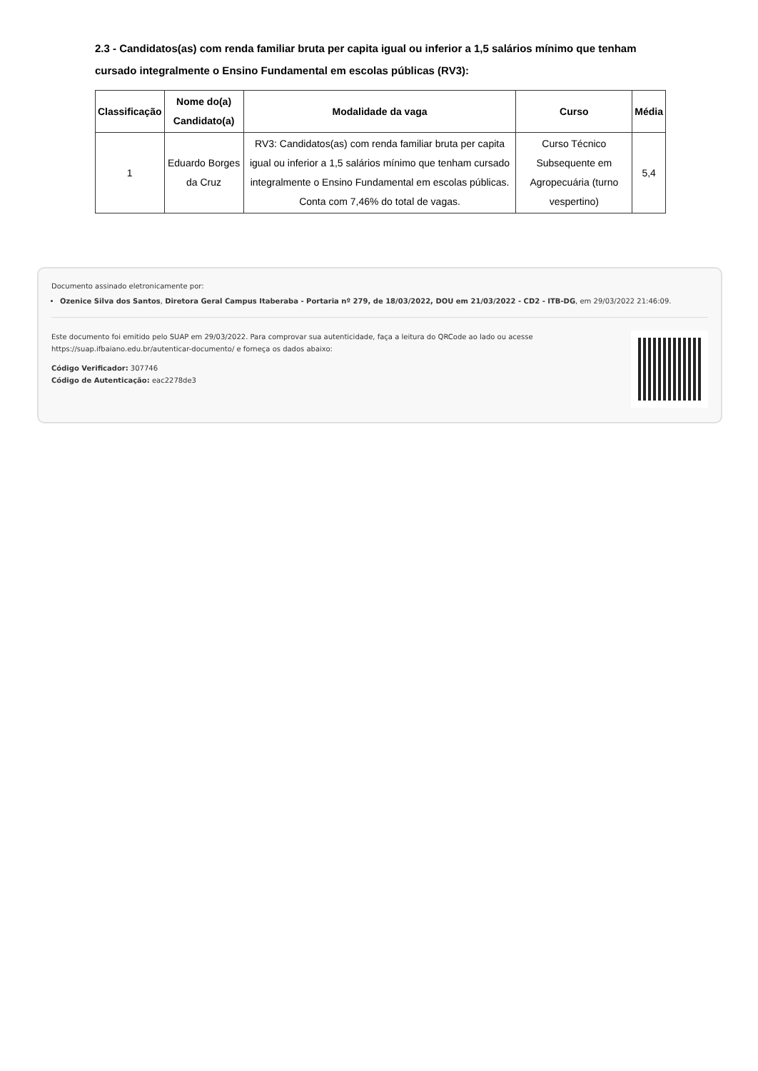2.3 - Candidatos(as) com renda familiar bruta per capita igual ou inferior a 1,5 salários mínimo que tenham cursado integralmente o Ensino Fundamental em escolas públicas (RV3):
| Classificação | Nome do(a) Candidato(a) | Modalidade da vaga | Curso | Média |
| --- | --- | --- | --- | --- |
| 1 | Eduardo Borges da Cruz | RV3: Candidatos(as) com renda familiar bruta per capita igual ou inferior a 1,5 salários mínimo que tenham cursado integralmente o Ensino Fundamental em escolas públicas. Conta com 7,46% do total de vagas. | Curso Técnico Subsequente em Agropecuária (turno vespertino) | 5,4 |
Documento assinado eletronicamente por:
Ozenice Silva dos Santos, Diretora Geral Campus Itaberaba - Portaria nº 279, de 18/03/2022, DOU em 21/03/2022 - CD2 - ITB-DG, em 29/03/2022 21:46:09.
Este documento foi emitido pelo SUAP em 29/03/2022. Para comprovar sua autenticidade, faça a leitura do QRCode ao lado ou acesse https://suap.ifbaiano.edu.br/autenticar-documento/ e forneça os dados abaixo:
Código Verificador: 307746
Código de Autenticação: eac2278de3